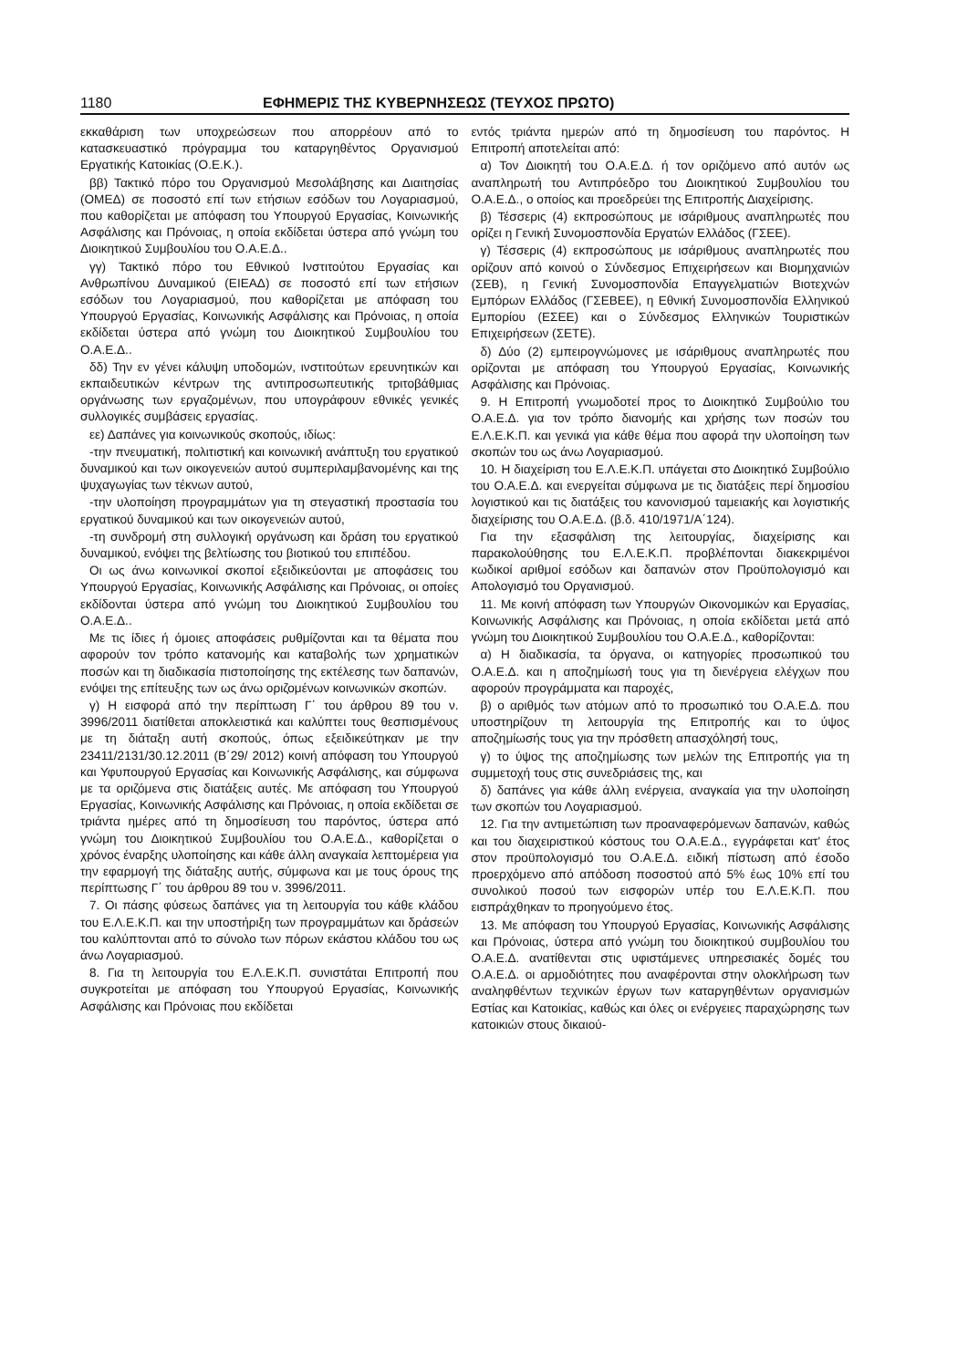1180 ΕΦΗΜΕΡΙΣ ΤΗΣ ΚΥΒΕΡΝΗΣΕΩΣ (ΤΕΥΧΟΣ ΠΡΩΤΟ)
εκκαθάριση των υποχρεώσεων που απορρέουν από το κατασκευαστικό πρόγραμμα του καταργηθέντος Οργανισμού Εργατικής Κατοικίας (Ο.Ε.Κ.).
ββ) Τακτικό πόρο του Οργανισμού Μεσολάβησης και Διαιτησίας (ΟΜΕΔ) σε ποσοστό επί των ετήσιων εσόδων του Λογαριασμού, που καθορίζεται με απόφαση του Υπουργού Εργασίας, Κοινωνικής Ασφάλισης και Πρόνοιας, η οποία εκδίδεται ύστερα από γνώμη του Διοικητικού Συμβουλίου του Ο.Α.Ε.Δ..
γγ) Τακτικό πόρο του Εθνικού Ινστιτούτου Εργασίας και Ανθρωπίνου Δυναμικού (ΕΙΕΑΔ) σε ποσοστό επί των ετήσιων εσόδων του Λογαριασμού, που καθορίζεται με απόφαση του Υπουργού Εργασίας, Κοινωνικής Ασφάλισης και Πρόνοιας, η οποία εκδίδεται ύστερα από γνώμη του Διοικητικού Συμβουλίου του Ο.Α.Ε.Δ..
δδ) Την εν γένει κάλυψη υποδομών, ινστιτούτων ερευνητικών και εκπαιδευτικών κέντρων της αντιπροσωπευτικής τριτοβάθμιας οργάνωσης των εργαζομένων, που υπογράφουν εθνικές γενικές συλλογικές συμβάσεις εργασίας.
εε) Δαπάνες για κοινωνικούς σκοπούς, ιδίως:
-την πνευματική, πολιτιστική και κοινωνική ανάπτυξη του εργατικού δυναμικού και των οικογενειών αυτού συμπεριλαμβανομένης και της ψυχαγωγίας των τέκνων αυτού,
-την υλοποίηση προγραμμάτων για τη στεγαστική προστασία του εργατικού δυναμικού και των οικογενειών αυτού,
-τη συνδρομή στη συλλογική οργάνωση και δράση του εργατικού δυναμικού, ενόψει της βελτίωσης του βιοτικού του επιπέδου.
Οι ως άνω κοινωνικοί σκοποί εξειδικεύονται με αποφάσεις του Υπουργού Εργασίας, Κοινωνικής Ασφάλισης και Πρόνοιας, οι οποίες εκδίδονται ύστερα από γνώμη του Διοικητικού Συμβουλίου του Ο.Α.Ε.Δ..
Με τις ίδιες ή όμοιες αποφάσεις ρυθμίζονται και τα θέματα που αφορούν τον τρόπο κατανομής και καταβολής των χρηματικών ποσών και τη διαδικασία πιστοποίησης της εκτέλεσης των δαπανών, ενόψει της επίτευξης των ως άνω οριζομένων κοινωνικών σκοπών.
γ) Η εισφορά από την περίπτωση Γ΄ του άρθρου 89 του ν. 3996/2011 διατίθεται αποκλειστικά και καλύπτει τους θεσπισμένους με τη διάταξη αυτή σκοπούς, όπως εξειδικεύτηκαν με την 23411/2131/30.12.2011 (Β΄29/ 2012) κοινή απόφαση του Υπουργού και Υφυπουργού Εργασίας και Κοινωνικής Ασφάλισης, και σύμφωνα με τα οριζόμενα στις διατάξεις αυτές. Με απόφαση του Υπουργού Εργασίας, Κοινωνικής Ασφάλισης και Πρόνοιας, η οποία εκδίδεται σε τριάντα ημέρες από τη δημοσίευση του παρόντος, ύστερα από γνώμη του Διοικητικού Συμβουλίου του Ο.Α.Ε.Δ., καθορίζεται ο χρόνος έναρξης υλοποίησης και κάθε άλλη αναγκαία λεπτομέρεια για την εφαρμογή της διάταξης αυτής, σύμφωνα και με τους όρους της περίπτωσης Γ΄ του άρθρου 89 του ν. 3996/2011.
7. Οι πάσης φύσεως δαπάνες για τη λειτουργία του κάθε κλάδου του Ε.Λ.Ε.Κ.Π. και την υποστήριξη των προγραμμάτων και δράσεών του καλύπτονται από το σύνολο των πόρων εκάστου κλάδου του ως άνω Λογαριασμού.
8. Για τη λειτουργία του Ε.Λ.Ε.Κ.Π. συνιστάται Επιτροπή που συγκροτείται με απόφαση του Υπουργού Εργασίας, Κοινωνικής Ασφάλισης και Πρόνοιας που εκδίδεται
εντός τριάντα ημερών από τη δημοσίευση του παρόντος. Η Επιτροπή αποτελείται από:
α) Τον Διοικητή του Ο.Α.Ε.Δ. ή τον οριζόμενο από αυτόν ως αναπληρωτή του Αντιπρόεδρο του Διοικητικού Συμβουλίου του Ο.Α.Ε.Δ., ο οποίος και προεδρεύει της Επιτροπής Διαχείρισης.
β) Τέσσερις (4) εκπροσώπους με ισάριθμους αναπληρωτές που ορίζει η Γενική Συνομοσπονδία Εργατών Ελλάδος (ΓΣΕΕ).
γ) Τέσσερις (4) εκπροσώπους με ισάριθμους αναπληρωτές που ορίζουν από κοινού ο Σύνδεσμος Επιχειρήσεων και Βιομηχανιών (ΣΕΒ), η Γενική Συνομοσπονδία Επαγγελματιών Βιοτεχνών Εμπόρων Ελλάδος (ΓΣΕΒΕΕ), η Εθνική Συνομοσπονδία Ελληνικού Εμπορίου (ΕΣΕΕ) και ο Σύνδεσμος Ελληνικών Τουριστικών Επιχειρήσεων (ΣΕΤΕ).
δ) Δύο (2) εμπειρογνώμονες με ισάριθμους αναπληρωτές που ορίζονται με απόφαση του Υπουργού Εργασίας, Κοινωνικής Ασφάλισης και Πρόνοιας.
9. Η Επιτροπή γνωμοδοτεί προς το Διοικητικό Συμβούλιο του Ο.Α.Ε.Δ. για τον τρόπο διανομής και χρήσης των ποσών του Ε.Λ.Ε.Κ.Π. και γενικά για κάθε θέμα που αφορά την υλοποίηση των σκοπών του ως άνω Λογαριασμού.
10. Η διαχείριση του Ε.Λ.Ε.Κ.Π. υπάγεται στο Διοικητικό Συμβούλιο του Ο.Α.Ε.Δ. και ενεργείται σύμφωνα με τις διατάξεις περί δημοσίου λογιστικού και τις διατάξεις του κανονισμού ταμειακής και λογιστικής διαχείρισης του Ο.Α.Ε.Δ. (β.δ. 410/1971/Α΄124).
Για την εξασφάλιση της λειτουργίας, διαχείρισης και παρακολούθησης του Ε.Λ.Ε.Κ.Π. προβλέπονται διακεκριμένοι κωδικοί αριθμοί εσόδων και δαπανών στον Προϋπολογισμό και Απολογισμό του Οργανισμού.
11. Με κοινή απόφαση των Υπουργών Οικονομικών και Εργασίας, Κοινωνικής Ασφάλισης και Πρόνοιας, η οποία εκδίδεται μετά από γνώμη του Διοικητικού Συμβουλίου του Ο.Α.Ε.Δ., καθορίζονται:
α) Η διαδικασία, τα όργανα, οι κατηγορίες προσωπικού του Ο.Α.Ε.Δ. και η αποζημίωσή τους για τη διενέργεια ελέγχων που αφορούν προγράμματα και παροχές,
β) ο αριθμός των ατόμων από το προσωπικό του Ο.Α.Ε.Δ. που υποστηρίζουν τη λειτουργία της Επιτροπής και το ύψος αποζημίωσής τους για την πρόσθετη απασχόλησή τους,
γ) το ύψος της αποζημίωσης των μελών της Επιτροπής για τη συμμετοχή τους στις συνεδριάσεις της, και
δ) δαπάνες για κάθε άλλη ενέργεια, αναγκαία για την υλοποίηση των σκοπών του Λογαριασμού.
12. Για την αντιμετώπιση των προαναφερόμενων δαπανών, καθώς και του διαχειριστικού κόστους του Ο.Α.Ε.Δ., εγγράφεται κατ' έτος στον προϋπολογισμό του Ο.Α.Ε.Δ. ειδική πίστωση από έσοδο προερχόμενο από απόδοση ποσοστού από 5% έως 10% επί του συνολικού ποσού των εισφορών υπέρ του Ε.Λ.Ε.Κ.Π. που εισπράχθηκαν το προηγούμενο έτος.
13. Με απόφαση του Υπουργού Εργασίας, Κοινωνικής Ασφάλισης και Πρόνοιας, ύστερα από γνώμη του διοικητικού συμβουλίου του Ο.Α.Ε.Δ. ανατίθενται στις υφιστάμενες υπηρεσιακές δομές του Ο.Α.Ε.Δ. οι αρμοδιότητες που αναφέρονται στην ολοκλήρωση των αναληφθέντων τεχνικών έργων των καταργηθέντων οργανισμών Εστίας και Κατοικίας, καθώς και όλες οι ενέργειες παραχώρησης των κατοικιών στους δικαιού-